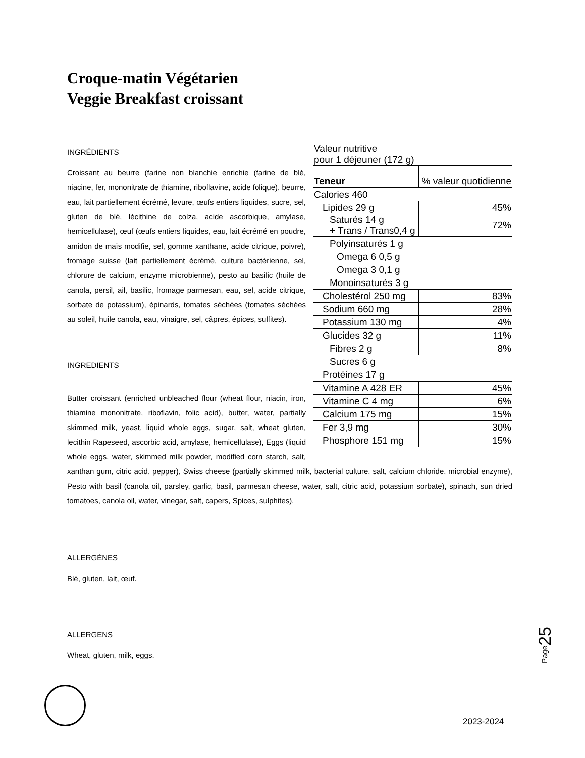Croque-matin Végétarien
Veggie Breakfast croissant
| Valeur nutritive pour 1 déjeuner (172 g) | |
| Teneur | % valeur quotidienne |
| Calories 460 | |
| Lipides 29 g | 45% |
| Saturés 14 g + Trans / Trans0,4 g | 72% |
| Polyinsaturés 1 g | |
| Omega 6 0,5 g | |
| Omega 3 0,1 g | |
| Monoinsaturés 3 g | |
| Cholestérol 250 mg | 83% |
| Sodium 660 mg | 28% |
| Potassium 130 mg | 4% |
| Glucides 32 g | 11% |
| Fibres 2 g | 8% |
| Sucres 6 g | |
| Protéines 17 g | |
| Vitamine A 428 ER | 45% |
| Vitamine C 4 mg | 6% |
| Calcium 175 mg | 15% |
| Fer 3,9 mg | 30% |
| Phosphore 151 mg | 15% |
INGRÉDIENTS
Croissant au beurre (farine non blanchie enrichie (farine de blé, niacine, fer, mononitrate de thiamine, riboflavine, acide folique), beurre, eau, lait partiellement écrémé, levure, œufs entiers liquides, sucre, sel, gluten de blé, lécithine de colza, acide ascorbique, amylase, hemicellulase), œuf (œufs entiers liquides, eau, lait écrémé en poudre, amidon de maïs modifie, sel, gomme xanthane, acide citrique, poivre), fromage suisse (lait partiellement écrémé, culture bactérienne, sel, chlorure de calcium, enzyme microbienne), pesto au basilic (huile de canola, persil, ail, basilic, fromage parmesan, eau, sel, acide citrique, sorbate de potassium), épinards, tomates séchées (tomates séchées au soleil, huile canola, eau, vinaigre, sel, câpres, épices, sulfites).
INGREDIENTS
Butter croissant (enriched unbleached flour (wheat flour, niacin, iron, thiamine mononitrate, riboflavin, folic acid), butter, water, partially skimmed milk, yeast, liquid whole eggs, sugar, salt, wheat gluten, lecithin Rapeseed, ascorbic acid, amylase, hemicellulase), Eggs (liquid whole eggs, water, skimmed milk powder, modified corn starch, salt, xanthan gum, citric acid, pepper), Swiss cheese (partially skimmed milk, bacterial culture, salt, calcium chloride, microbial enzyme), Pesto with basil (canola oil, parsley, garlic, basil, parmesan cheese, water, salt, citric acid, potassium sorbate), spinach, sun dried tomatoes, canola oil, water, vinegar, salt, capers, Spices, sulphites).
ALLERGÈNES
Blé, gluten, lait, œuf.
ALLERGENS
Wheat, gluten, milk, eggs.
Page25
2023-2024